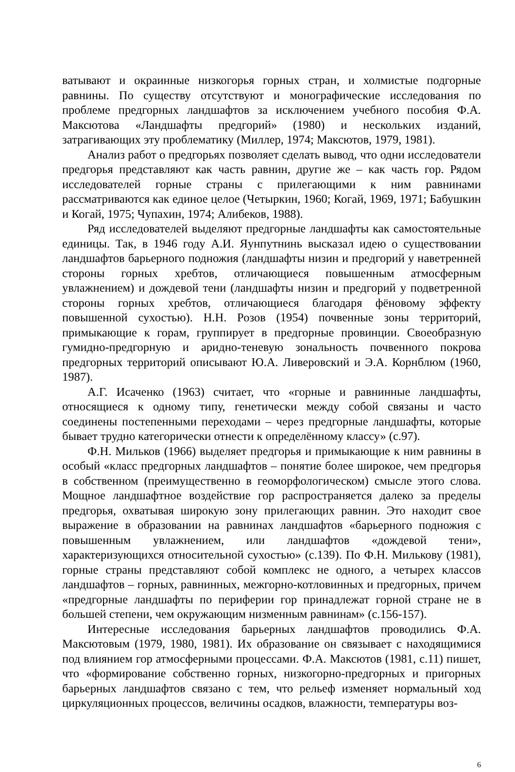ватывают и окраинные низкогорья горных стран, и холмистые подгорные равнины. По существу отсутствуют и монографические исследования по проблеме предгорных ландшафтов за исключением учебного пособия Ф.А. Максютова «Ландшафты предгорий» (1980) и нескольких изданий, затрагивающих эту проблематику (Миллер, 1974; Максютов, 1979, 1981).
Анализ работ о предгорьях позволяет сделать вывод, что одни исследователи предгорья представляют как часть равнин, другие же – как часть гор. Рядом исследователей горные страны с прилегающими к ним равнинами рассматриваются как единое целое (Четыркин, 1960; Когай, 1969, 1971; Бабушкин и Когай, 1975; Чупахин, 1974; Алибеков, 1988).
Ряд исследователей выделяют предгорные ландшафты как самостоятельные единицы. Так, в 1946 году А.И. Яунпутнинь высказал идею о существовании ландшафтов барьерного подножия (ландшафты низин и предгорий у наветренней стороны горных хребтов, отличающиеся повышенным атмосферным увлажнением) и дождевой тени (ландшафты низин и предгорий у подветренной стороны горных хребтов, отличающиеся благодаря фёновому эффекту повышенной сухостью). Н.Н. Розов (1954) почвенные зоны территорий, примыкающие к горам, группирует в предгорные провинции. Своеобразную гумидно-предгорную и аридно-теневую зональность почвенного покрова предгорных территорий описывают Ю.А. Ливеровский и Э.А. Корнблюм (1960, 1987).
А.Г. Исаченко (1963) считает, что «горные и равнинные ландшафты, относящиеся к одному типу, генетически между собой связаны и часто соединены постепенными переходами – через предгорные ландшафты, которые бывает трудно категорически отнести к определённому классу» (с.97).
Ф.Н. Мильков (1966) выделяет предгорья и примыкающие к ним равнины в особый «класс предгорных ландшафтов – понятие более широкое, чем предгорья в собственном (преимущественно в геоморфологическом) смысле этого слова. Мощное ландшафтное воздействие гор распространяется далеко за пределы предгорья, охватывая широкую зону прилегающих равнин. Это находит свое выражение в образовании на равнинах ландшафтов «барьерного подножия с повышенным увлажнением, или ландшафтов «дождевой тени», характеризующихся относительной сухостью» (с.139). По Ф.Н. Милькову (1981), горные страны представляют собой комплекс не одного, а четырех классов ландшафтов – горных, равнинных, межгорно-котловинных и предгорных, причем «предгорные ландшафты по периферии гор принадлежат горной стране не в большей степени, чем окружающим низменным равнинам» (с.156-157).
Интересные исследования барьерных ландшафтов проводились Ф.А. Максютовым (1979, 1980, 1981). Их образование он связывает с находящимися под влиянием гор атмосферными процессами. Ф.А. Максютов (1981, с.11) пишет, что «формирование собственно горных, низкогорно-предгорных и пригорных барьерных ландшафтов связано с тем, что рельеф изменяет нормальный ход циркуляционных процессов, величины осадков, влажности, температуры воз-
6